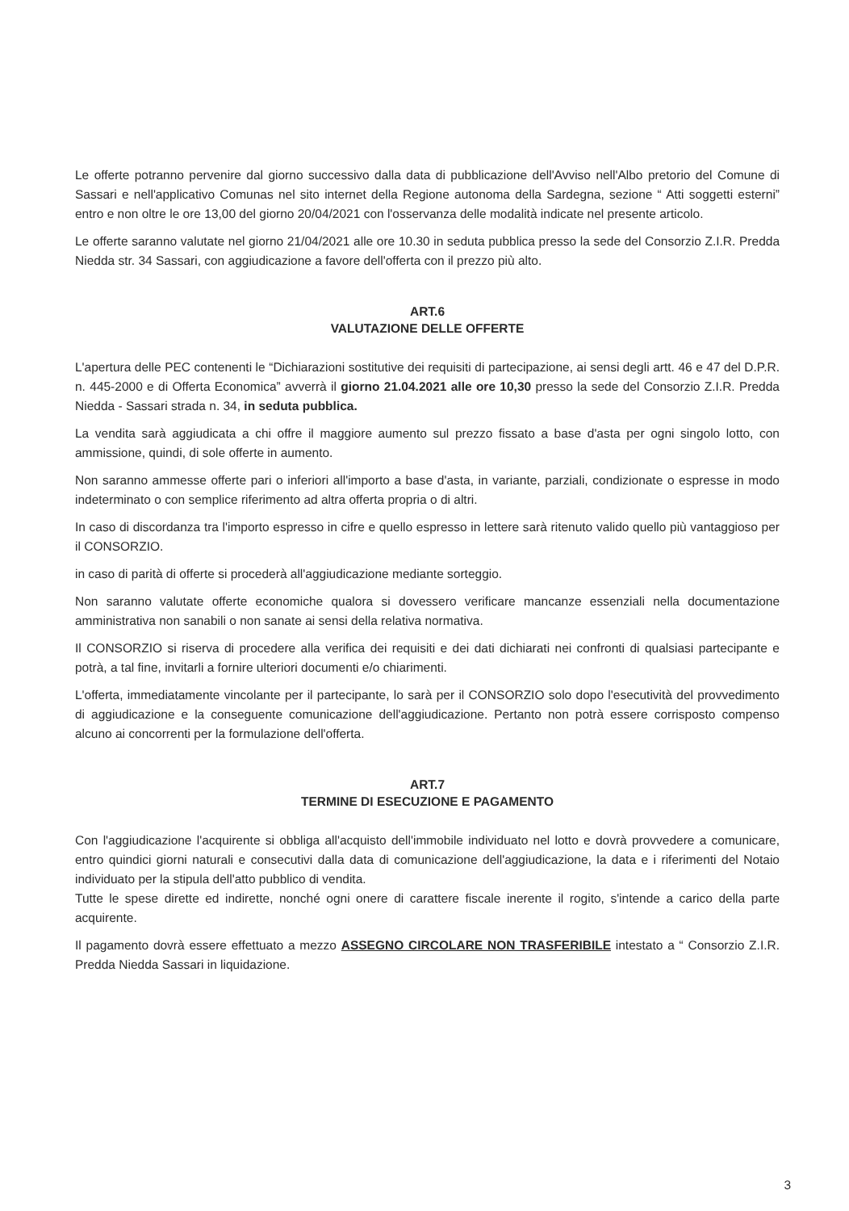Le offerte potranno pervenire dal giorno successivo dalla data di pubblicazione dell'Avviso nell'Albo pretorio del Comune di Sassari e nell'applicativo Comunas nel sito internet della Regione autonoma della Sardegna, sezione “ Atti soggetti esterni” entro e non oltre le ore 13,00 del giorno 20/04/2021 con l'osservanza delle modalità indicate nel presente articolo.
Le offerte saranno valutate nel giorno 21/04/2021 alle ore 10.30 in seduta pubblica presso la sede del Consorzio Z.I.R. Predda Niedda str. 34 Sassari, con aggiudicazione a favore dell'offerta con il prezzo più alto.
ART.6
VALUTAZIONE DELLE OFFERTE
L'apertura delle PEC contenenti le “Dichiarazioni sostitutive dei requisiti di partecipazione, ai sensi degli artt. 46 e 47 del D.P.R. n. 445-2000 e di Offerta Economica” avverrà il giorno 21.04.2021 alle ore 10,30 presso la sede del Consorzio Z.I.R. Predda Niedda - Sassari strada n. 34, in seduta pubblica.
La vendita sarà aggiudicata a chi offre il maggiore aumento sul prezzo fissato a base d'asta per ogni singolo lotto, con ammissione, quindi, di sole offerte in aumento.
Non saranno ammesse offerte pari o inferiori all'importo a base d'asta, in variante, parziali, condizionate o espresse in modo indeterminato o con semplice riferimento ad altra offerta propria o di altri.
In caso di discordanza tra l'importo espresso in cifre e quello espresso in lettere sarà ritenuto valido quello più vantaggioso per il CONSORZIO.
in caso di parità di offerte si procederà all'aggiudicazione mediante sorteggio.
Non saranno valutate offerte economiche qualora si dovessero verificare mancanze essenziali nella documentazione amministrativa non sanabili o non sanate ai sensi della relativa normativa.
Il CONSORZIO si riserva di procedere alla verifica dei requisiti e dei dati dichiarati nei confronti di qualsiasi partecipante e potrà, a tal fine, invitarli a fornire ulteriori documenti e/o chiarimenti.
L'offerta, immediatamente vincolante per il partecipante, lo sarà per il CONSORZIO solo dopo l'esecutività del provvedimento di aggiudicazione e la conseguente comunicazione dell'aggiudicazione. Pertanto non potrà essere corrisposto compenso alcuno ai concorrenti per la formulazione dell'offerta.
ART.7
TERMINE DI ESECUZIONE E PAGAMENTO
Con l'aggiudicazione l'acquirente si obbliga all'acquisto dell'immobile individuato nel lotto e dovrà provvedere a comunicare, entro quindici giorni naturali e consecutivi dalla data di comunicazione dell'aggiudicazione, la data e i riferimenti del Notaio individuato per la stipula dell'atto pubblico di vendita.
Tutte le spese dirette ed indirette, nonché ogni onere di carattere fiscale inerente il rogito, s'intende a carico della parte acquirente.
Il pagamento dovrà essere effettuato a mezzo ASSEGNO CIRCOLARE NON TRASFERIBILE intestato a “ Consorzio Z.I.R. Predda Niedda Sassari in liquidazione.
3